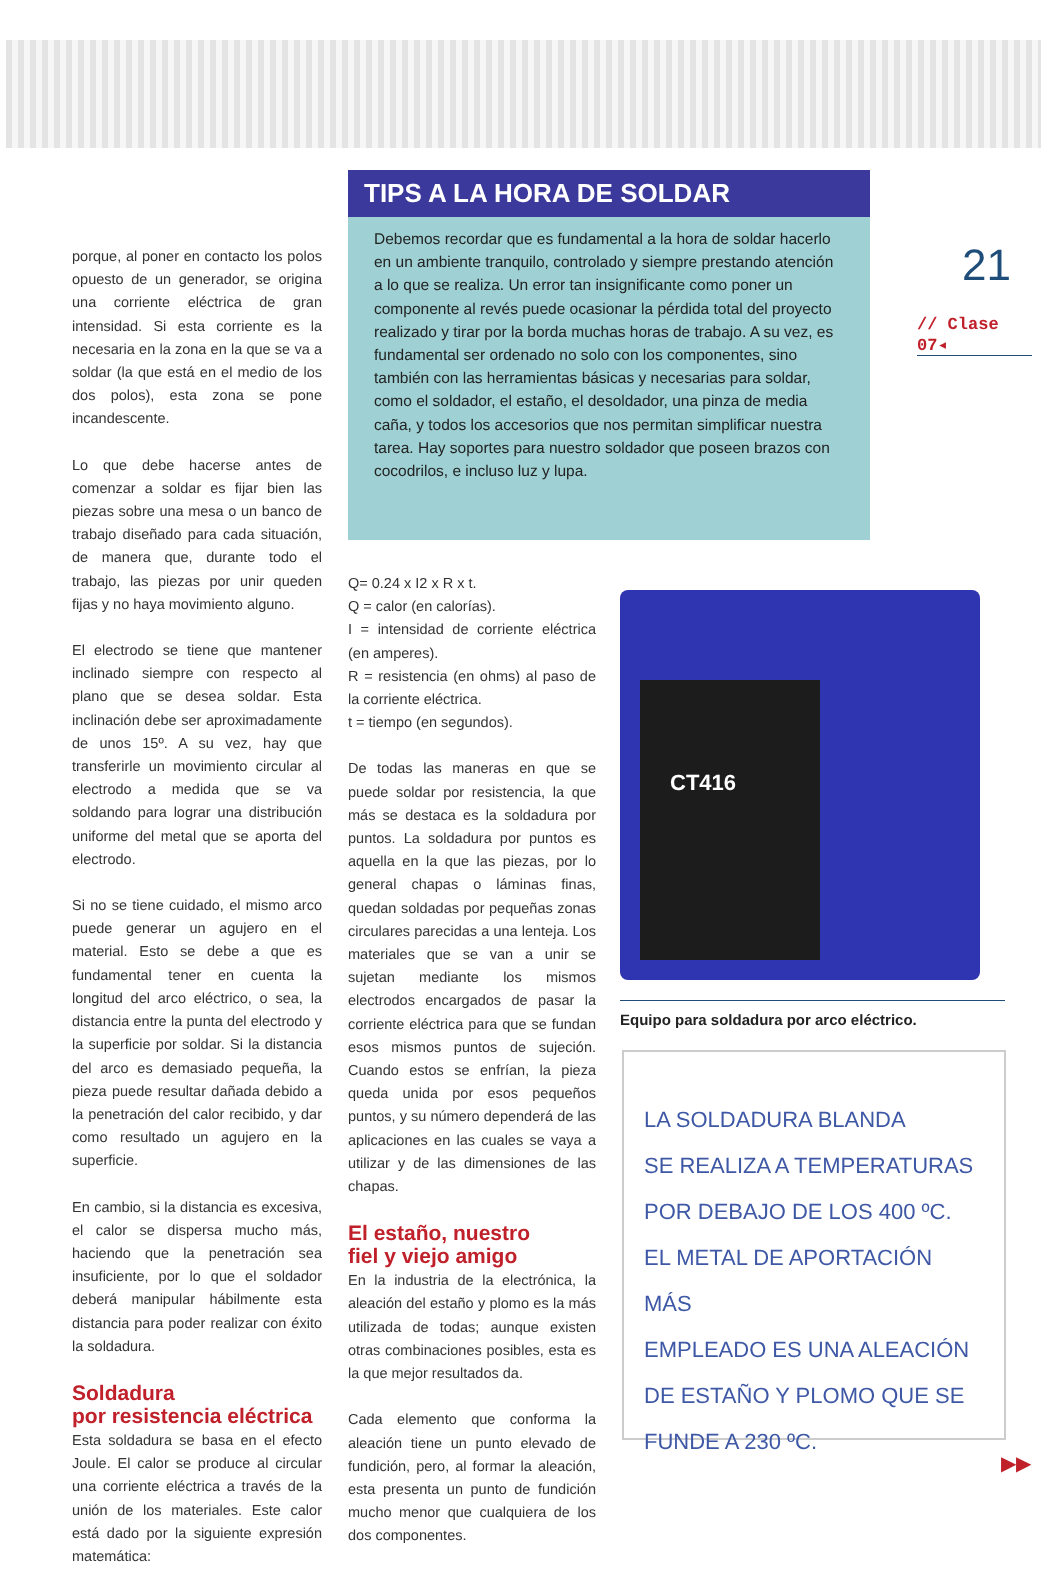porque, al poner en contacto los polos opuesto de un generador, se origina una corriente eléctrica de gran intensidad. Si esta corriente es la necesaria en la zona en la que se va a soldar (la que está en el medio de los dos polos), esta zona se pone incandescente.
Lo que debe hacerse antes de comenzar a soldar es fijar bien las piezas sobre una mesa o un banco de trabajo diseñado para cada situación, de manera que, durante todo el trabajo, las piezas por unir queden fijas y no haya movimiento alguno.
El electrodo se tiene que mantener inclinado siempre con respecto al plano que se desea soldar. Esta inclinación debe ser aproximadamente de unos 15º. A su vez, hay que transferirle un movimiento circular al electrodo a medida que se va soldando para lograr una distribución uniforme del metal que se aporta del electrodo.
Si no se tiene cuidado, el mismo arco puede generar un agujero en el material. Esto se debe a que es fundamental tener en cuenta la longitud del arco eléctrico, o sea, la distancia entre la punta del electrodo y la superficie por soldar. Si la distancia del arco es demasiado pequeña, la pieza puede resultar dañada debido a la penetración del calor recibido, y dar como resultado un agujero en la superficie.
En cambio, si la distancia es excesiva, el calor se dispersa mucho más, haciendo que la penetración sea insuficiente, por lo que el soldador deberá manipular hábilmente esta distancia para poder realizar con éxito la soldadura.
Soldadura
por resistencia eléctrica
Esta soldadura se basa en el efecto Joule. El calor se produce al circular una corriente eléctrica a través de la unión de los materiales. Este calor está dado por la siguiente expresión matemática:
TIPS A LA HORA DE SOLDAR
Debemos recordar que es fundamental a la hora de soldar hacerlo en un ambiente tranquilo, controlado y siempre prestando atención a lo que se realiza. Un error tan insignificante como poner un componente al revés puede ocasionar la pérdida total del proyecto realizado y tirar por la borda muchas horas de trabajo. A su vez, es fundamental ser ordenado no solo con los componentes, sino también con las herramientas básicas y necesarias para soldar, como el soldador, el estaño, el desoldador, una pinza de media caña, y todos los accesorios que nos permitan simplificar nuestra tarea. Hay soportes para nuestro soldador que poseen brazos con cocodrilos, e incluso luz y lupa.
Q= 0.24 x I2 x R x t.
Q = calor (en calorías).
I = intensidad de corriente eléctrica (en amperes).
R = resistencia (en ohms) al paso de la corriente eléctrica.
t = tiempo (en segundos).
De todas las maneras en que se puede soldar por resistencia, la que más se destaca es la soldadura por puntos. La soldadura por puntos es aquella en la que las piezas, por lo general chapas o láminas finas, quedan soldadas por pequeñas zonas circulares parecidas a una lenteja. Los materiales que se van a unir se sujetan mediante los mismos electrodos encargados de pasar la corriente eléctrica para que se fundan esos mismos puntos de sujeción. Cuando estos se enfrían, la pieza queda unida por esos pequeños puntos, y su número dependerá de las aplicaciones en las cuales se vaya a utilizar y de las dimensiones de las chapas.
El estaño, nuestro
fiel y viejo amigo
En la industria de la electrónica, la aleación del estaño y plomo es la más utilizada de todas; aunque existen otras combinaciones posibles, esta es la que mejor resultados da.
Cada elemento que conforma la aleación tiene un punto elevado de fundición, pero, al formar la aleación, esta presenta un punto de fundición mucho menor que cualquiera de los dos componentes.
21
// Clase 07◂
CT416
Equipo para soldadura por arco eléctrico.
LA SOLDADURA BLANDA
SE REALIZA A TEMPERATURAS
POR DEBAJO DE LOS 400 ºC.
EL METAL DE APORTACIÓN MÁS
EMPLEADO ES UNA ALEACIÓN
DE ESTAÑO Y PLOMO QUE SE
FUNDE A 230 ºC.
▶▶